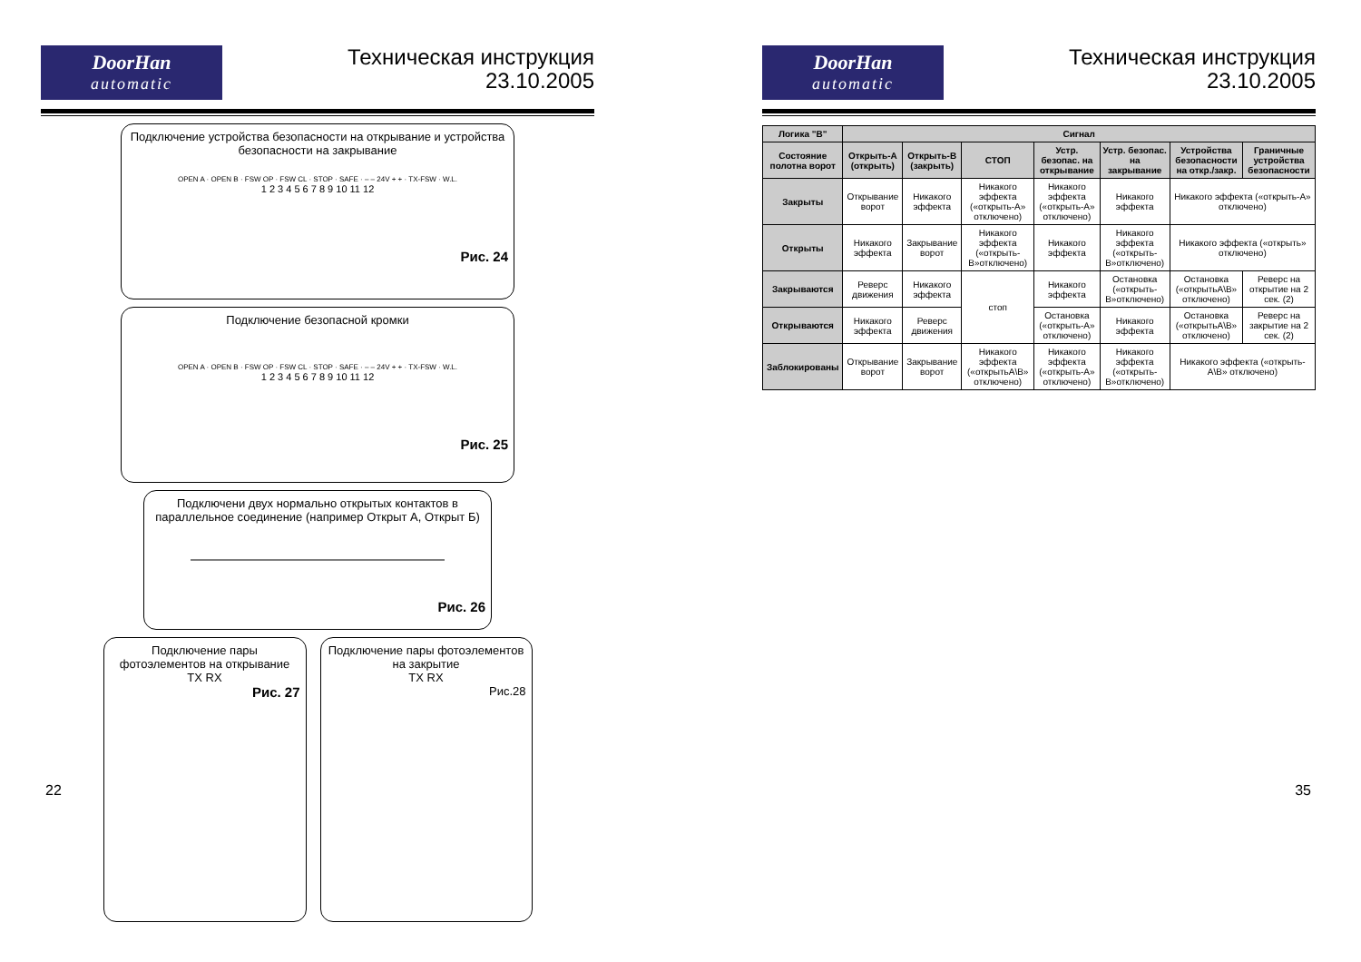DoorHan
automatic
Техническая инструкция
23.10.2005
Подключение устройства безопасности на открывание и устройства безопасности на закрывание
OPEN A · OPEN B · FSW OP · FSW CL · STOP · SAFE · – – 24V + + · TX-FSW · W.L.
1 2 3 4 5 6 7 8 9 10 11 12
Рис. 24
Подключение безопасной кромки
OPEN A · OPEN B · FSW OP · FSW CL · STOP · SAFE · – – 24V + + · TX-FSW · W.L.
1 2 3 4 5 6 7 8 9 10 11 12
Рис. 25
Подключени двух нормально открытых контактов в параллельное соединение (например Открыт А, Открыт Б)
Рис. 26
Подключение пары фотоэлементов на открывание
TX RX
Рис. 27
Подключение пары фотоэлементов на закрытие
TX RX
Рис.28
22
DoorHan
automatic
Техническая инструкция
23.10.2005
| Логика "B" | Сигнал | | | | | | |
| --- | --- | --- | --- | --- | --- | --- | --- |
| Состояние полотна ворот | Открыть-А (открыть) | Открыть-В (закрыть) | СТОП | Устр. безопас. на открывание | Устр. безопас. на закрывание | Устройства безопасности на откр./закр. | Граничные устройства безопасности |
| Закрыты | Открывание ворот | Никакого эффекта | Никакого эффекта («открыть-А» отключено) | Никакого эффекта («открыть-А» отключено) | Никакого эффекта | Никакого эффекта («открыть-А» отключено) | |
| Открыты | Никакого эффекта | Закрывание ворот | Никакого эффекта («открыть-В»отключено) | Никакого эффекта | Никакого эффекта («открыть-В»отключено) | Никакого эффекта («открыть» отключено) | |
| Закрываются | Реверс движения | Никакого эффекта | стоп | Никакого эффекта | Остановка («открыть-В»отключено) | Остановка («открытьА\В» отключено) | Реверс на открытие на 2 сек. (2) |
| Открываются | Никакого эффекта | Реверс движения | | Остановка («открыть-А» отключено) | Никакого эффекта | Остановка («открытьА\В» отключено) | Реверс на закрытие на 2 сек. (2) |
| Заблокированы | Открывание ворот | Закрывание ворот | Никакого эффекта («открытьА\В» отключено) | Никакого эффекта («открыть-А» отключено) | Никакого эффекта («открыть-В»отключено) | Никакого эффекта («открыть-А\В» отключено) | |
35